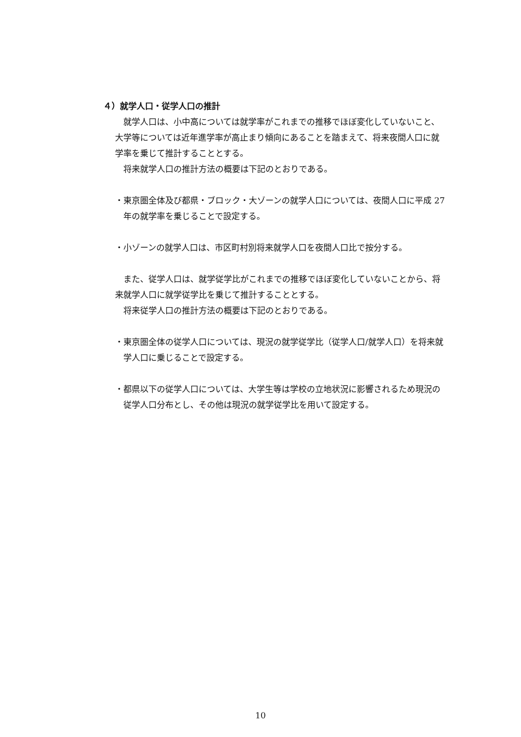４）就学人口・従学人口の推計
就学人口は、小中高については就学率がこれまでの推移でほぼ変化していないこと、大学等については近年進学率が高止まり傾向にあることを踏まえて、将来夜間人口に就学率を乗じて推計することとする。
将来就学人口の推計方法の概要は下記のとおりである。
・東京圏全体及び都県・ブロック・大ゾーンの就学人口については、夜間人口に平成 27 年の就学率を乗じることで設定する。
・小ゾーンの就学人口は、市区町村別将来就学人口を夜間人口比で按分する。
また、従学人口は、就学従学比がこれまでの推移でほぼ変化していないことから、将来就学人口に就学従学比を乗じて推計することとする。
将来従学人口の推計方法の概要は下記のとおりである。
・東京圏全体の従学人口については、現況の就学従学比（従学人口/就学人口）を将来就学人口に乗じることで設定する。
・都県以下の従学人口については、大学生等は学校の立地状況に影響されるため現況の従学人口分布とし、その他は現況の就学従学比を用いて設定する。
10